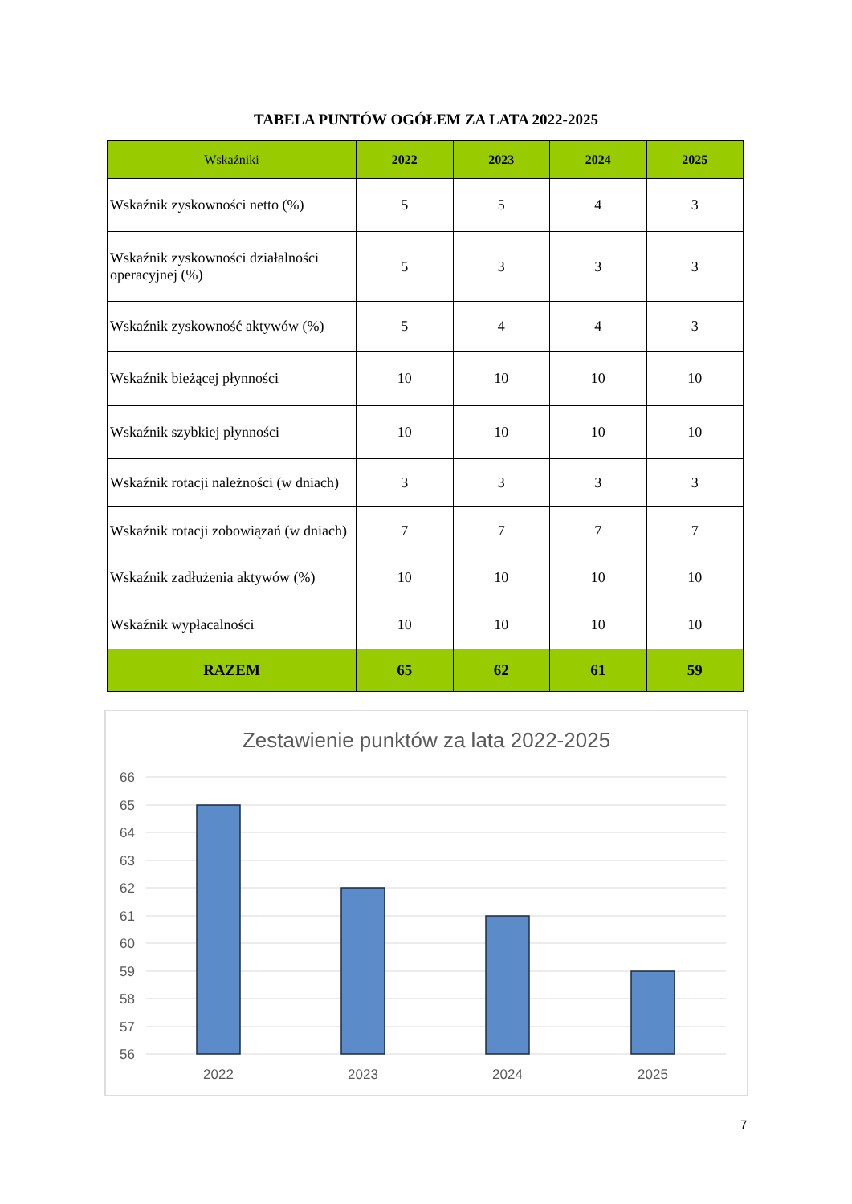TABELA PUNTÓW OGÓŁEM ZA LATA 2022-2025
| Wskaźniki | 2022 | 2023 | 2024 | 2025 |
| --- | --- | --- | --- | --- |
| Wskaźnik zyskowności netto (%) | 5 | 5 | 4 | 3 |
| Wskaźnik zyskowności działalności operacyjnej (%) | 5 | 3 | 3 | 3 |
| Wskaźnik zyskowność aktywów (%) | 5 | 4 | 4 | 3 |
| Wskaźnik bieżącej płynności | 10 | 10 | 10 | 10 |
| Wskaźnik szybkiej płynności | 10 | 10 | 10 | 10 |
| Wskaźnik rotacji należności (w dniach) | 3 | 3 | 3 | 3 |
| Wskaźnik rotacji zobowiązań (w dniach) | 7 | 7 | 7 | 7 |
| Wskaźnik zadłużenia aktywów (%) | 10 | 10 | 10 | 10 |
| Wskaźnik wypłacalności | 10 | 10 | 10 | 10 |
| RAZEM | 65 | 62 | 61 | 59 |
Zestawienie punktów za lata 2022-2025
66
65
64
63
62
61
60
59
58
57
56
2022
2023
2024
2025
7